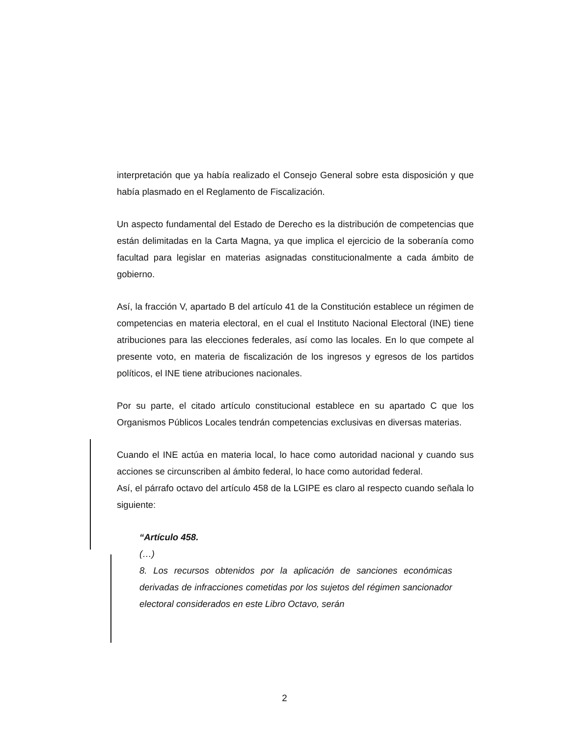interpretación que ya había realizado el Consejo General sobre esta disposición y que había plasmado en el Reglamento de Fiscalización.
Un aspecto fundamental del Estado de Derecho es la distribución de competencias que están delimitadas en la Carta Magna, ya que implica el ejercicio de la soberanía como facultad para legislar en materias asignadas constitucionalmente a cada ámbito de gobierno.
Así, la fracción V, apartado B del artículo 41 de la Constitución establece un régimen de competencias en materia electoral, en el cual el Instituto Nacional Electoral (INE) tiene atribuciones para las elecciones federales, así como las locales. En lo que compete al presente voto, en materia de fiscalización de los ingresos y egresos de los partidos políticos, el INE tiene atribuciones nacionales.
Por su parte, el citado artículo constitucional establece en su apartado C que los Organismos Públicos Locales tendrán competencias exclusivas en diversas materias.
Cuando el INE actúa en materia local, lo hace como autoridad nacional y cuando sus acciones se circunscriben al ámbito federal, lo hace como autoridad federal.
Así, el párrafo octavo del artículo 458 de la LGIPE es claro al respecto cuando señala lo siguiente:
“Artículo 458.
(…)
8. Los recursos obtenidos por la aplicación de sanciones económicas derivadas de infracciones cometidas por los sujetos del régimen sancionador electoral considerados en este Libro Octavo, serán
2